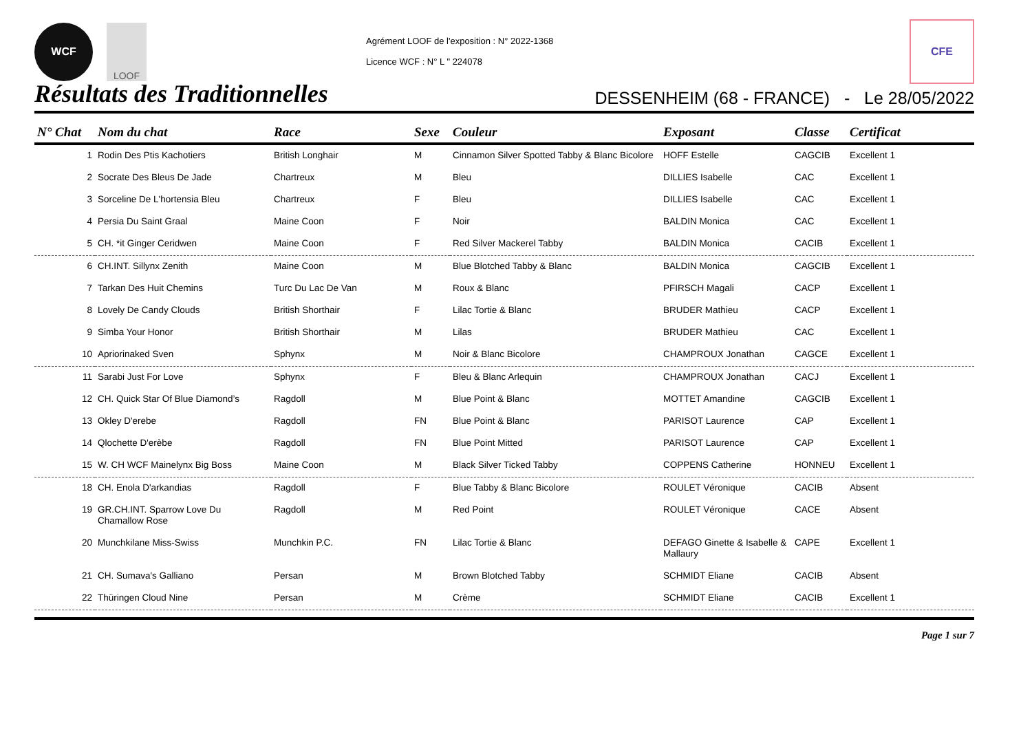WCF LOOF
Agrément LOOF de l'exposition : N° 2022-1368
Licence WCF : N° L " 224078
CFE
Résultats des Traditionnelles
DESSENHEIM (68 - FRANCE) - Le 28/05/2022
| N° Chat | Nom du chat | Race | Sexe | Couleur | Exposant | Classe | Certificat |
| --- | --- | --- | --- | --- | --- | --- | --- |
| 1 | Rodin Des Ptis Kachotiers | British Longhair | M | Cinnamon Silver Spotted Tabby & Blanc Bicolore | HOFF Estelle | CAGCIB | Excellent 1 |
| 2 | Socrate Des Bleus De Jade | Chartreux | M | Bleu | DILLIES Isabelle | CAC | Excellent 1 |
| 3 | Sorceline De L'hortensia Bleu | Chartreux | F | Bleu | DILLIES Isabelle | CAC | Excellent 1 |
| 4 | Persia Du Saint Graal | Maine Coon | F | Noir | BALDIN Monica | CAC | Excellent 1 |
| 5 | CH. *it Ginger Ceridwen | Maine Coon | F | Red Silver Mackerel Tabby | BALDIN Monica | CACIB | Excellent 1 |
| 6 | CH.INT. Sillynx Zenith | Maine Coon | M | Blue Blotched Tabby & Blanc | BALDIN Monica | CAGCIB | Excellent 1 |
| 7 | Tarkan Des Huit Chemins | Turc Du Lac De Van | M | Roux & Blanc | PFIRSCH Magali | CACP | Excellent 1 |
| 8 | Lovely De Candy Clouds | British Shorthair | F | Lilac Tortie & Blanc | BRUDER Mathieu | CACP | Excellent 1 |
| 9 | Simba Your Honor | British Shorthair | M | Lilas | BRUDER Mathieu | CAC | Excellent 1 |
| 10 | Apriorinaked Sven | Sphynx | M | Noir & Blanc Bicolore | CHAMPROUX Jonathan | CAGCE | Excellent 1 |
| 11 | Sarabi Just For Love | Sphynx | F | Bleu & Blanc Arlequin | CHAMPROUX Jonathan | CACJ | Excellent 1 |
| 12 | CH. Quick Star Of Blue Diamond’s | Ragdoll | M | Blue Point & Blanc | MOTTET Amandine | CAGCIB | Excellent 1 |
| 13 | Okley D'erebe | Ragdoll | FN | Blue Point & Blanc | PARISOT Laurence | CAP | Excellent 1 |
| 14 | Qlochette D'erèbe | Ragdoll | FN | Blue Point Mitted | PARISOT Laurence | CAP | Excellent 1 |
| 15 | W. CH WCF Mainelynx Big Boss | Maine Coon | M | Black Silver Ticked Tabby | COPPENS Catherine | HONNEU | Excellent 1 |
| 18 | CH. Enola D'arkandias | Ragdoll | F | Blue Tabby & Blanc Bicolore | ROULET Véronique | CACIB | Absent |
| 19 | GR.CH.INT. Sparrow Love Du Chamallow Rose | Ragdoll | M | Red Point | ROULET Véronique | CACE | Absent |
| 20 | Munchkilane Miss-Swiss | Munchkin P.C. | FN | Lilac Tortie & Blanc | DEFAGO Ginette & Isabelle & Mallaury | CAPE | Excellent 1 |
| 21 | CH. Sumava's Galliano | Persan | M | Brown Blotched Tabby | SCHMIDT Eliane | CACIB | Absent |
| 22 | Thüringen Cloud Nine | Persan | M | Crème | SCHMIDT Eliane | CACIB | Excellent 1 |
Page 1 sur 7